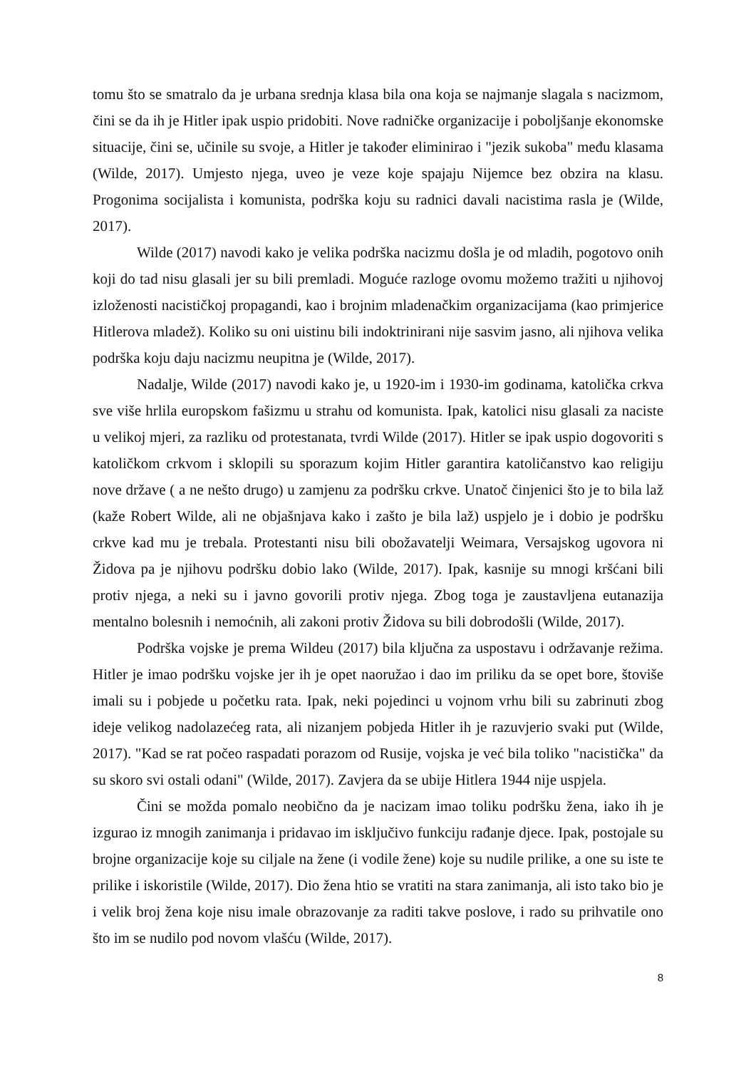tomu što se smatralo da je urbana srednja klasa bila ona koja se najmanje slagala s nacizmom, čini se da ih je Hitler ipak uspio pridobiti. Nove radničke organizacije i poboljšanje ekonomske situacije, čini se, učinile su svoje, a Hitler je također eliminirao i "jezik sukoba" među klasama (Wilde, 2017). Umjesto njega, uveo je veze koje spajaju Nijemce bez obzira na klasu. Progonima socijalista i komunista, podrška koju su radnici davali nacistima rasla je (Wilde, 2017).
Wilde (2017) navodi kako je velika podrška nacizmu došla je od mladih, pogotovo onih koji do tad nisu glasali jer su bili premladi. Moguće razloge ovomu možemo tražiti u njihovoj izloženosti nacističkoj propagandi, kao i brojnim mladenačkim organizacijama (kao primjerice Hitlerova mladež). Koliko su oni uistinu bili indoktrinirani nije sasvim jasno, ali njihova velika podrška koju daju nacizmu neupitna je (Wilde, 2017).
Nadalje, Wilde (2017) navodi kako je, u 1920-im i 1930-im godinama, katolička crkva sve više hrlila europskom fašizmu u strahu od komunista. Ipak, katolici nisu glasali za naciste u velikoj mjeri, za razliku od protestanata, tvrdi Wilde (2017). Hitler se ipak uspio dogovoriti s katoličkom crkvom i sklopili su sporazum kojim Hitler garantira katoličanstvo kao religiju nove države ( a ne nešto drugo) u zamjenu za podršku crkve. Unatoč činjenici što je to bila laž (kaže Robert Wilde, ali ne objašnjava kako i zašto je bila laž) uspjelo je i dobio je podršku crkve kad mu je trebala. Protestanti nisu bili obožavatelji Weimara, Versajskog ugovora ni Židova pa je njihovu podršku dobio lako (Wilde, 2017). Ipak, kasnije su mnogi kršćani bili protiv njega, a neki su i javno govorili protiv njega. Zbog toga je zaustavljena eutanazija mentalno bolesnih i nemoćnih, ali zakoni protiv Židova su bili dobrodošli (Wilde, 2017).
Podrška vojske je prema Wildeu (2017) bila ključna za uspostavu i održavanje režima. Hitler je imao podršku vojske jer ih je opet naoružao i dao im priliku da se opet bore, štoviše imali su i pobjede u početku rata. Ipak, neki pojedinci u vojnom vrhu bili su zabrinuti zbog ideje velikog nadolazećeg rata, ali nizanjem pobjeda Hitler ih je razuvjerio svaki put (Wilde, 2017). "Kad se rat počeo raspadati porazom od Rusije, vojska je već bila toliko "nacistička" da su skoro svi ostali odani" (Wilde, 2017). Zavjera da se ubije Hitlera 1944 nije uspjela.
Čini se možda pomalo neobično da je nacizam imao toliku podršku žena, iako ih je izgurao iz mnogih zanimanja i pridavao im isključivo funkciju rađanje djece. Ipak, postojale su brojne organizacije koje su ciljale na žene (i vodile žene) koje su nudile prilike, a one su iste te prilike i iskoristile (Wilde, 2017). Dio žena htio se vratiti na stara zanimanja, ali isto tako bio je i velik broj žena koje nisu imale obrazovanje za raditi takve poslove, i rado su prihvatile ono što im se nudilo pod novom vlašću (Wilde, 2017).
8